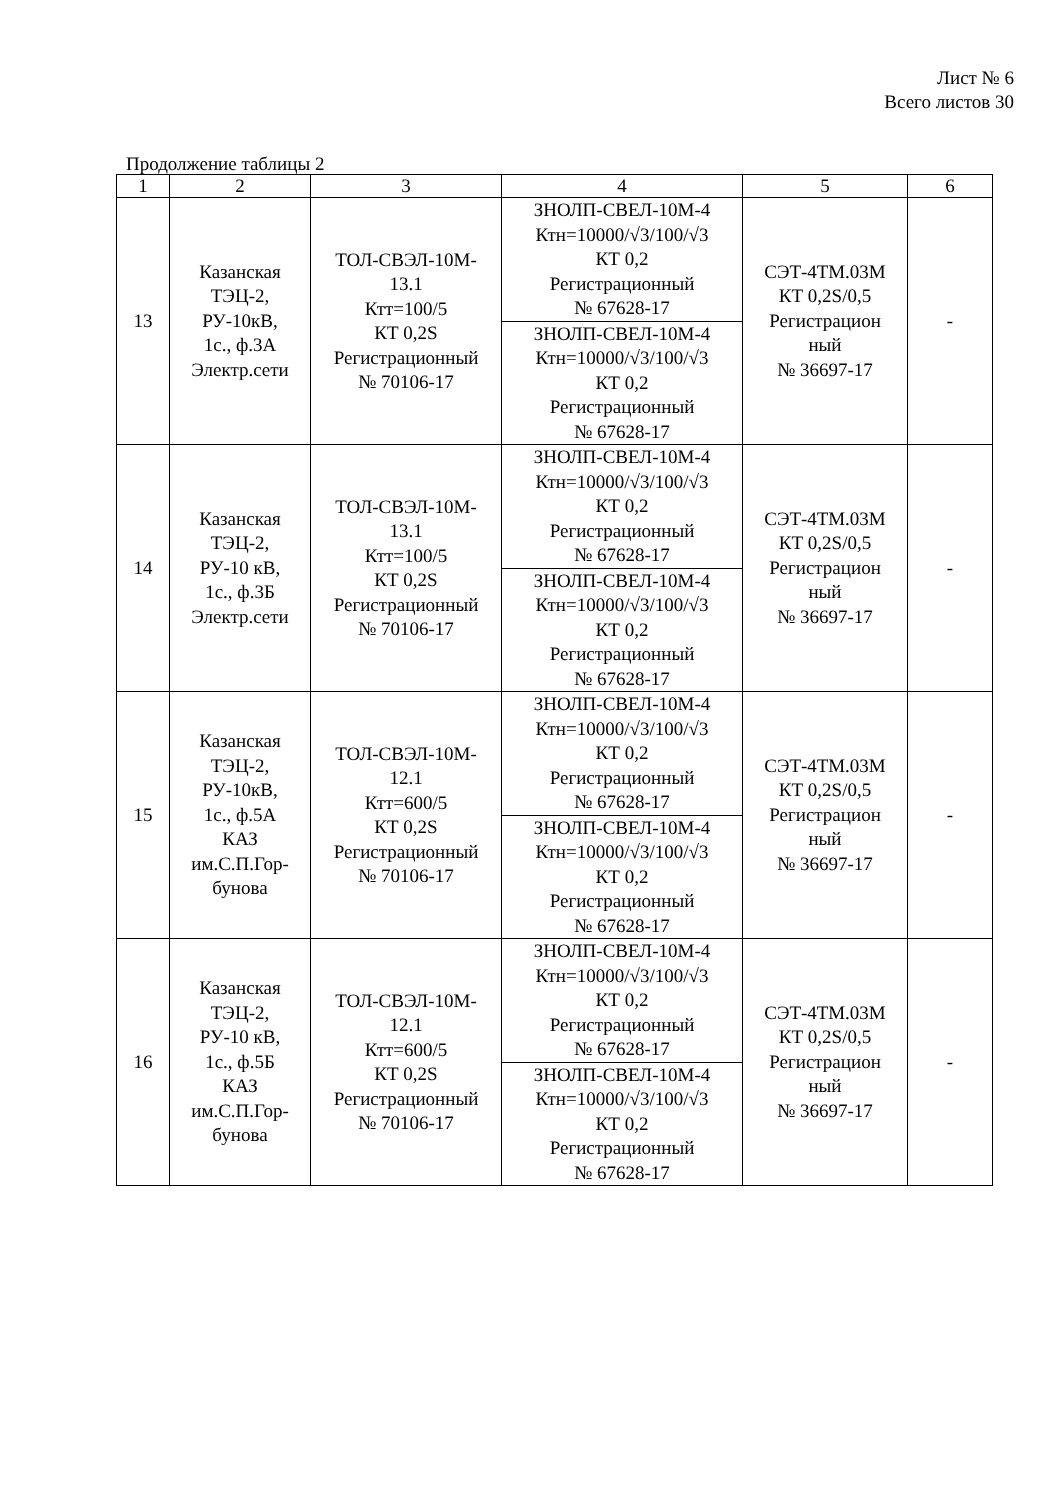Лист № 6
Всего листов 30
Продолжение таблицы 2
| 1 | 2 | 3 | 4 | 5 | 6 |
| --- | --- | --- | --- | --- | --- |
| 13 | Казанская ТЭЦ-2, РУ-10кВ, 1с., ф.3А Электр.сети | ТОЛ-СВЭЛ-10М- 13.1 Ктт=100/5 КТ 0,2S Регистрационный № 70106-17 | ЗНОЛП-СВЕЛ-10М-4 Ктн=10000/√3/100/√3 КТ 0,2 Регистрационный № 67628-17 | СЭТ-4ТМ.03М КТ 0,2S/0,5 Регистрацион ный № 36697-17 | - |
| | | | ЗНОЛП-СВЕЛ-10М-4 Ктн=10000/√3/100/√3 КТ 0,2 Регистрационный № 67628-17 | | |
| 14 | Казанская ТЭЦ-2, РУ-10 кВ, 1с., ф.3Б Электр.сети | ТОЛ-СВЭЛ-10М- 13.1 Ктт=100/5 КТ 0,2S Регистрационный № 70106-17 | ЗНОЛП-СВЕЛ-10М-4 Ктн=10000/√3/100/√3 КТ 0,2 Регистрационный № 67628-17 | СЭТ-4ТМ.03М КТ 0,2S/0,5 Регистрацион ный № 36697-17 | - |
| | | | ЗНОЛП-СВЕЛ-10М-4 Ктн=10000/√3/100/√3 КТ 0,2 Регистрационный № 67628-17 | | |
| 15 | Казанская ТЭЦ-2, РУ-10кВ, 1с., ф.5А КАЗ им.С.П.Гор- бунова | ТОЛ-СВЭЛ-10М- 12.1 Ктт=600/5 КТ 0,2S Регистрационный № 70106-17 | ЗНОЛП-СВЕЛ-10М-4 Ктн=10000/√3/100/√3 КТ 0,2 Регистрационный № 67628-17 | СЭТ-4ТМ.03М КТ 0,2S/0,5 Регистрацион ный № 36697-17 | - |
| | | | ЗНОЛП-СВЕЛ-10М-4 Ктн=10000/√3/100/√3 КТ 0,2 Регистрационный № 67628-17 | | |
| 16 | Казанская ТЭЦ-2, РУ-10 кВ, 1с., ф.5Б КАЗ им.С.П.Гор- бунова | ТОЛ-СВЭЛ-10М- 12.1 Ктт=600/5 КТ 0,2S Регистрационный № 70106-17 | ЗНОЛП-СВЕЛ-10М-4 Ктн=10000/√3/100/√3 КТ 0,2 Регистрационный № 67628-17 | СЭТ-4ТМ.03М КТ 0,2S/0,5 Регистрацион ный № 36697-17 | - |
| | | | ЗНОЛП-СВЕЛ-10М-4 Ктн=10000/√3/100/√3 КТ 0,2 Регистрационный № 67628-17 | | |